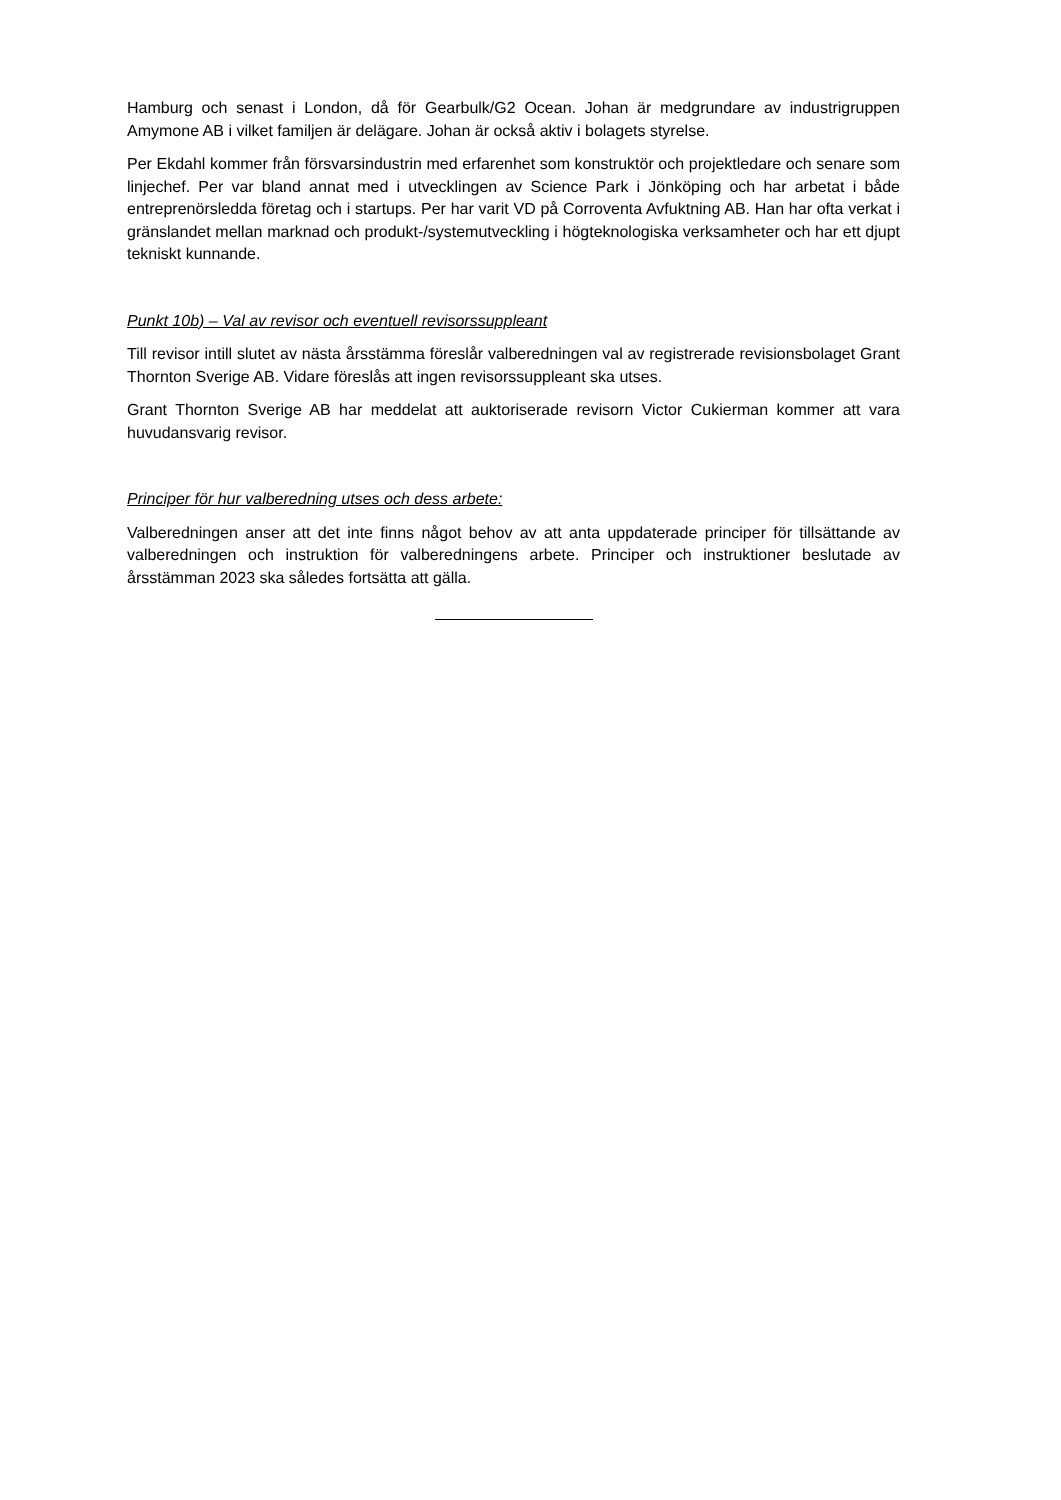Hamburg och senast i London, då för Gearbulk/G2 Ocean. Johan är medgrundare av industrigruppen Amymone AB i vilket familjen är delägare. Johan är också aktiv i bolagets styrelse.
Per Ekdahl kommer från försvarsindustrin med erfarenhet som konstruktör och projektledare och senare som linjechef. Per var bland annat med i utvecklingen av Science Park i Jönköping och har arbetat i både entreprenörsledda företag och i startups. Per har varit VD på Corroventa Avfuktning AB. Han har ofta verkat i gränslandet mellan marknad och produkt-/systemutveckling i högteknologiska verksamheter och har ett djupt tekniskt kunnande.
Punkt 10b) – Val av revisor och eventuell revisorssuppleant
Till revisor intill slutet av nästa årsstämma föreslår valberedningen val av registrerade revisionsbolaget Grant Thornton Sverige AB. Vidare föreslås att ingen revisorssuppleant ska utses.
Grant Thornton Sverige AB har meddelat att auktoriserade revisorn Victor Cukierman kommer att vara huvudansvarig revisor.
Principer för hur valberedning utses och dess arbete:
Valberedningen anser att det inte finns något behov av att anta uppdaterade principer för tillsättande av valberedningen och instruktion för valberedningens arbete. Principer och instruktioner beslutade av årsstämman 2023 ska således fortsätta att gälla.